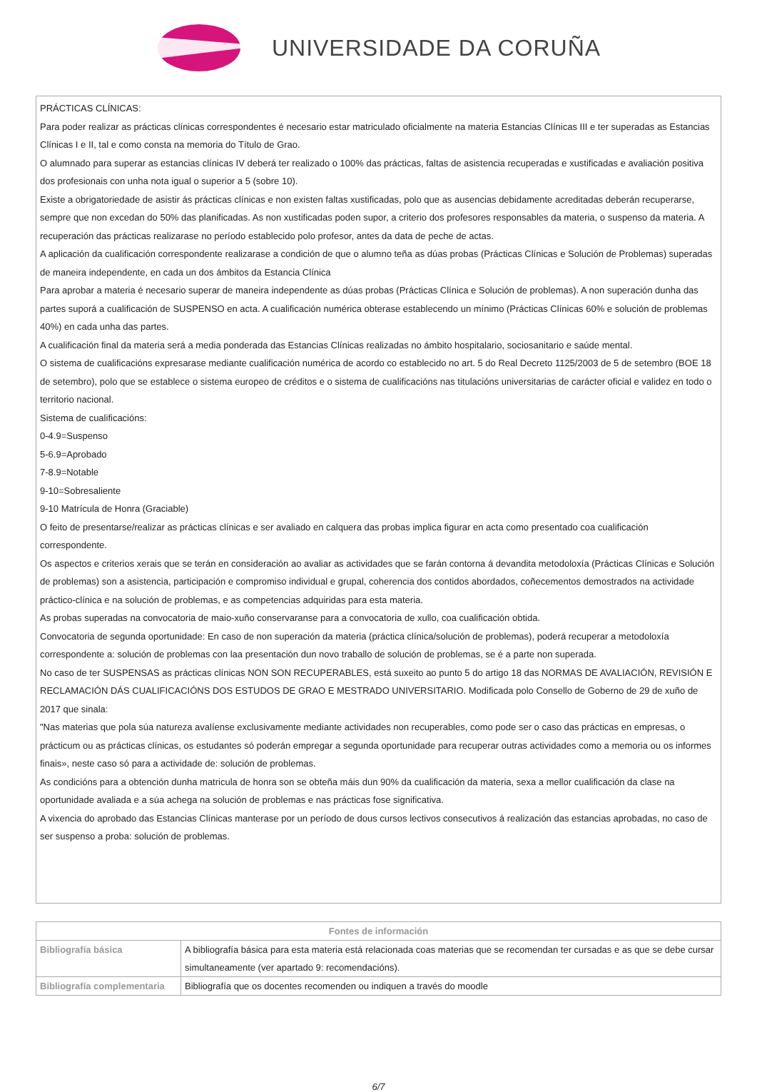UNIVERSIDADE DA CORUÑA
PRÁCTICAS CLÍNICAS:
Para poder realizar as prácticas clínicas correspondentes é necesario estar matriculado oficialmente na materia Estancias Clínicas III e ter superadas as Estancias Clínicas I e II, tal e como consta na memoria do Título de Grao.
O alumnado para superar as estancias clínicas IV deberá ter realizado o 100% das prácticas, faltas de asistencia recuperadas e xustificadas e avaliación positiva dos profesionais con unha nota igual o superior a 5 (sobre 10).
Existe a obrigatoriedade de asistir ás prácticas clínicas e non existen faltas xustificadas, polo que as ausencias debidamente acreditadas deberán recuperarse, sempre que non excedan do 50% das planificadas. As non xustificadas poden supor, a criterio dos profesores responsables da materia, o suspenso da materia. A recuperación das prácticas realizarase no período establecido polo profesor, antes da data de peche de actas.
A aplicación da cualificación correspondente realizarase a condición de que o alumno teña as dúas probas (Prácticas Clínicas e Solución de Problemas) superadas de maneira independente, en cada un dos ámbitos da Estancia Clínica
Para aprobar a materia é necesario superar de maneira independente as dúas probas (Prácticas Clínica e Solución de problemas). A non superación dunha das partes suporá a cualificación de SUSPENSO en acta. A cualificación numérica obterase establecendo un mínimo (Prácticas Clínicas 60% e solución de problemas 40%) en cada unha das partes.
A cualificación final da materia será a media ponderada das Estancias Clínicas realizadas no ámbito hospitalario, sociosanitario e saúde mental.
O sistema de cualificacións expresarase mediante cualificación numérica de acordo co establecido no art. 5 do Real Decreto 1125/2003 de 5 de setembro (BOE 18 de setembro), polo que se establece o sistema europeo de créditos e o sistema de cualificacións nas titulacións universitarias de carácter oficial e validez en todo o territorio nacional.
Sistema de cualificacións:
0-4.9=Suspenso
5-6.9=Aprobado
7-8.9=Notable
9-10=Sobresaliente
9-10 Matrícula de Honra (Graciable)
O feito de presentarse/realizar as prácticas clínicas e ser avaliado en calquera das probas implica figurar en acta como presentado coa cualificación correspondente.
Os aspectos e criterios xerais que se terán en consideración ao avaliar as actividades que se farán contorna á devandita metodoloxía (Prácticas Clínicas e Solución de problemas) son a asistencia, participación e compromiso individual e grupal, coherencia dos contidos abordados, coñecementos demostrados na actividade práctico-clínica e na solución de problemas, e as competencias adquiridas para esta materia.
As probas superadas na convocatoria de maio-xuño conservaranse para a convocatoria de xullo, coa cualificación obtida.
Convocatoria de segunda oportunidade: En caso de non superación da materia (práctica clínica/solución de problemas), poderá recuperar a metodoloxía correspondente a: solución de problemas con laa presentación dun novo traballo de solución de problemas, se é a parte non superada.
No caso de ter SUSPENSAS as prácticas clínicas NON SON RECUPERABLES, está suxeito ao punto 5 do artigo 18 das NORMAS DE AVALIACIÓN, REVISIÓN E RECLAMACIÓN DÁS CUALIFICACIÓNS DOS ESTUDOS DE GRAO E MESTRADO UNIVERSITARIO. Modificada polo Consello de Goberno de 29 de xuño de 2017 que sinala:
"Nas materias que pola súa natureza avalíense exclusivamente mediante actividades non recuperables, como pode ser o caso das prácticas en empresas, o prácticum ou as prácticas clínicas, os estudantes só poderán empregar a segunda oportunidade para recuperar outras actividades como a memoria ou os informes finais», neste caso só para a actividade de: solución de problemas.
As condicións para a obtención dunha matricula de honra son se obteña máis dun 90% da cualificación da materia, sexa a mellor cualificación da clase na oportunidade avaliada e a súa achega na solución de problemas e nas prácticas fose significativa.
A vixencia do aprobado das Estancias Clínicas manterase por un período de dous cursos lectivos consecutivos á realización das estancias aprobadas, no caso de ser suspenso a proba: solución de problemas.
| Fontes de información | |
| --- | --- |
| Bibliografía básica | A bibliografía básica para esta materia está relacionada coas materias que se recomendan ter cursadas e as que se debe cursar simultaneamente (ver apartado 9: recomendacións). |
| Bibliografía complementaria | Bibliografía que os docentes recomenden ou indiquen a través do moodle |
6/7